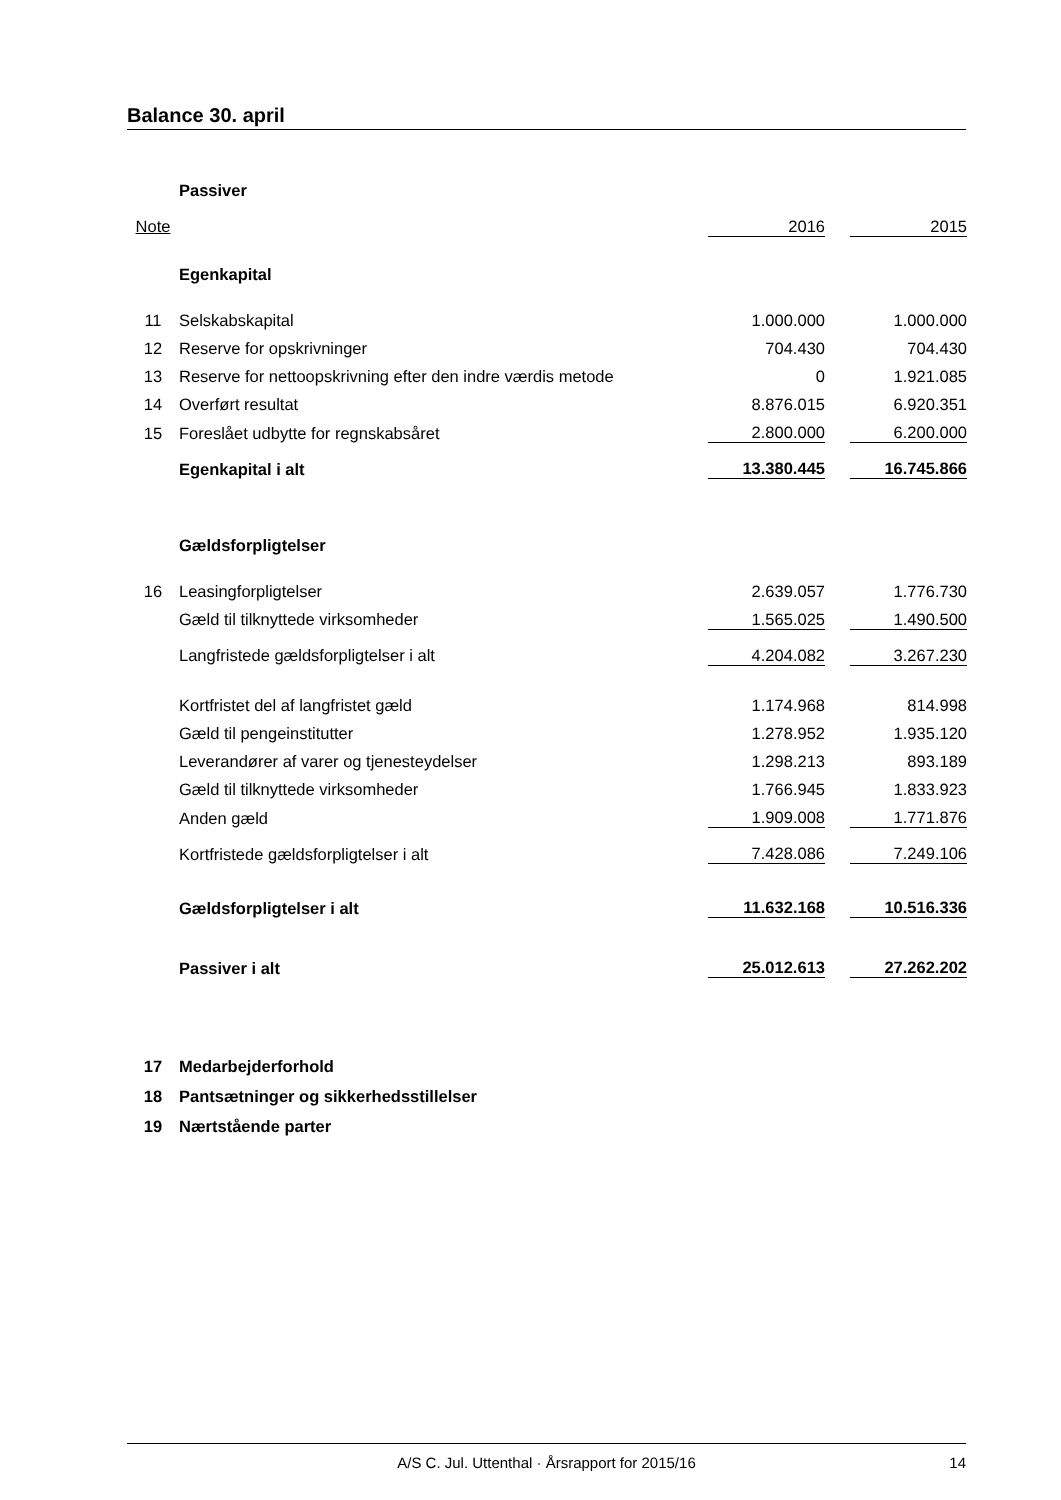Balance 30. april
| | Passiver | | | |
| Note | | 2016 | | 2015 |
| | Egenkapital | | | |
| 11 | Selskabskapital | 1.000.000 | | 1.000.000 |
| 12 | Reserve for opskrivninger | 704.430 | | 704.430 |
| 13 | Reserve for nettoopskrivning efter den indre værdis metode | 0 | | 1.921.085 |
| 14 | Overført resultat | 8.876.015 | | 6.920.351 |
| 15 | Foreslået udbytte for regnskabsåret | 2.800.000 | | 6.200.000 |
| | Egenkapital i alt | 13.380.445 | | 16.745.866 |
| | Gældsforpligtelser | | | |
| 16 | Leasingforpligtelser | 2.639.057 | | 1.776.730 |
| | Gæld til tilknyttede virksomheder | 1.565.025 | | 1.490.500 |
| | Langfristede gældsforpligtelser i alt | 4.204.082 | | 3.267.230 |
| | Kortfristet del af langfristet gæld | 1.174.968 | | 814.998 |
| | Gæld til pengeinstitutter | 1.278.952 | | 1.935.120 |
| | Leverandører af varer og tjenesteydelser | 1.298.213 | | 893.189 |
| | Gæld til tilknyttede virksomheder | 1.766.945 | | 1.833.923 |
| | Anden gæld | 1.909.008 | | 1.771.876 |
| | Kortfristede gældsforpligtelser i alt | 7.428.086 | | 7.249.106 |
| | Gældsforpligtelser i alt | 11.632.168 | | 10.516.336 |
| | Passiver i alt | 25.012.613 | | 27.262.202 |
| 17 | Medarbejderforhold | | | |
| 18 | Pantsætninger og sikkerhedsstillelser | | | |
| 19 | Nærtstående parter | | | |
A/S C. Jul. Uttenthal · Årsrapport for 2015/16
14